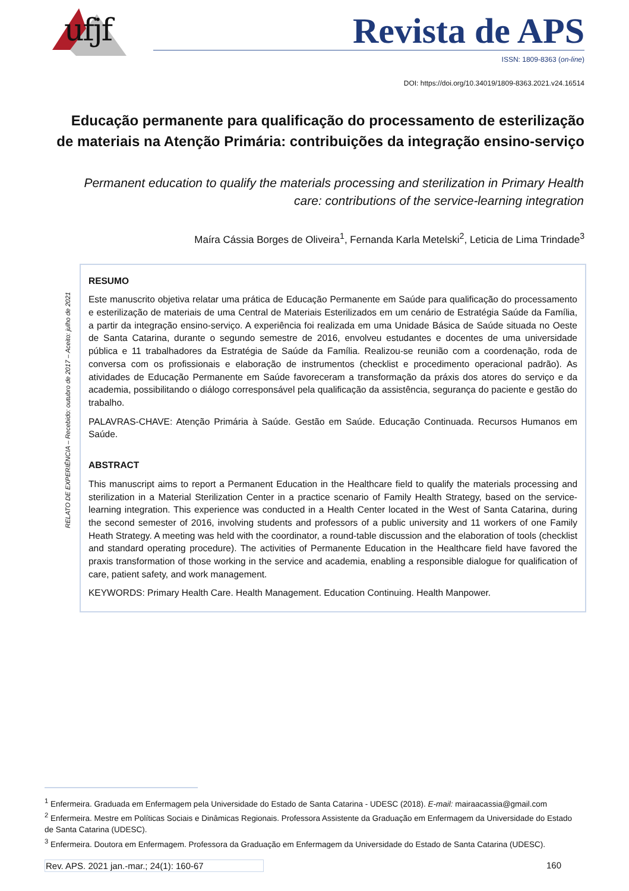ufjf
Revista de APS
ISSN: 1809-8363 (on-line)
DOI: https://doi.org/10.34019/1809-8363.2021.v24.16514
Educação permanente para qualificação do processamento de esterilização de materiais na Atenção Primária: contribuições da integração ensino-serviço
Permanent education to qualify the materials processing and sterilization in Primary Health care: contributions of the service-learning integration
Maíra Cássia Borges de Oliveira<sup>1</sup>, Fernanda Karla Metelski<sup>2</sup>, Leticia de Lima Trindade<sup>3</sup>
RELATO DE EXPERIÊNCIA – Recebido: outubro de 2017 – Aceito: julho de 2021
RESUMO
Este manuscrito objetiva relatar uma prática de Educação Permanente em Saúde para qualificação do processamento e esterilização de materiais de uma Central de Materiais Esterilizados em um cenário de Estratégia Saúde da Família, a partir da integração ensino-serviço. A experiência foi realizada em uma Unidade Básica de Saúde situada no Oeste de Santa Catarina, durante o segundo semestre de 2016, envolveu estudantes e docentes de uma universidade pública e 11 trabalhadores da Estratégia de Saúde da Família. Realizou-se reunião com a coordenação, roda de conversa com os profissionais e elaboração de instrumentos (checklist e procedimento operacional padrão). As atividades de Educação Permanente em Saúde favoreceram a transformação da práxis dos atores do serviço e da academia, possibilitando o diálogo corresponsável pela qualificação da assistência, segurança do paciente e gestão do trabalho.
PALAVRAS-CHAVE: Atenção Primária à Saúde. Gestão em Saúde. Educação Continuada. Recursos Humanos em Saúde.
ABSTRACT
This manuscript aims to report a Permanent Education in the Healthcare field to qualify the materials processing and sterilization in a Material Sterilization Center in a practice scenario of Family Health Strategy, based on the service-learning integration. This experience was conducted in a Health Center located in the West of Santa Catarina, during the second semester of 2016, involving students and professors of a public university and 11 workers of one Family Heath Strategy. A meeting was held with the coordinator, a round-table discussion and the elaboration of tools (checklist and standard operating procedure). The activities of Permanente Education in the Healthcare field have favored the praxis transformation of those working in the service and academia, enabling a responsible dialogue for qualification of care, patient safety, and work management.
KEYWORDS: Primary Health Care. Health Management. Education Continuing. Health Manpower.
<sup>1</sup> Enfermeira. Graduada em Enfermagem pela Universidade do Estado de Santa Catarina - UDESC (2018). E-mail: mairaacassia@gmail.com
<sup>2</sup> Enfermeira. Mestre em Políticas Sociais e Dinâmicas Regionais. Professora Assistente da Graduação em Enfermagem da Universidade do Estado de Santa Catarina (UDESC).
<sup>3</sup> Enfermeira. Doutora em Enfermagem. Professora da Graduação em Enfermagem da Universidade do Estado de Santa Catarina (UDESC).
Rev. APS. 2021 jan.-mar.; 24(1): 160-67 160